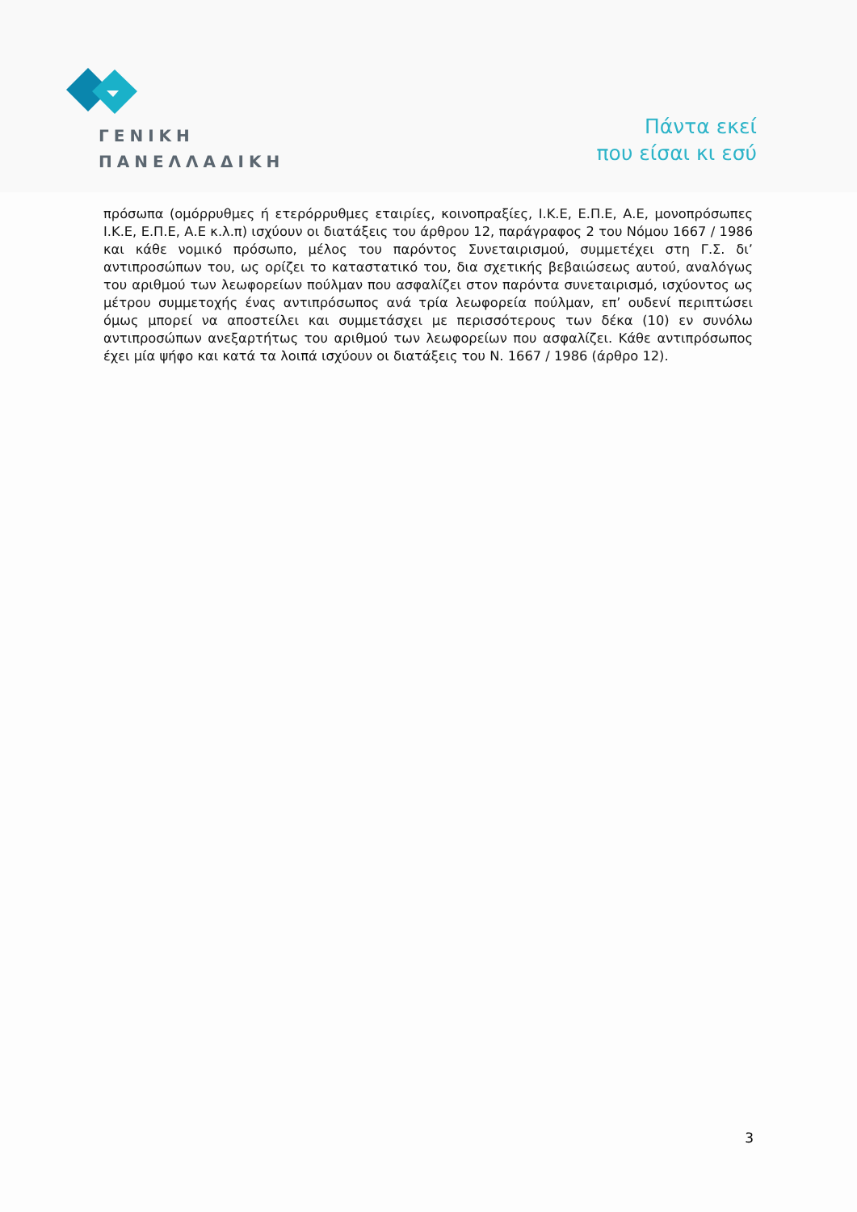ΓΕΝΙΚΗ
ΠΑΝΕΛΛΑΔΙΚΗ
Πάντα εκεί
που είσαι κι εσύ
πρόσωπα (ομόρρυθμες ή ετερόρρυθμες εταιρίες, κοινοπραξίες, Ι.Κ.Ε, Ε.Π.Ε, Α.Ε, μονοπρόσωπες Ι.Κ.Ε, Ε.Π.Ε, Α.Ε κ.λ.π) ισχύουν οι διατάξεις του άρθρου 12, παράγραφος 2 του Νόμου 1667 / 1986 και κάθε νομικό πρόσωπο, μέλος του παρόντος Συνεταιρισμού, συμμετέχει στη Γ.Σ. δι’ αντιπροσώπων του, ως ορίζει το καταστατικό του, δια σχετικής βεβαιώσεως αυτού, αναλόγως του αριθμού των λεωφορείων πούλμαν που ασφαλίζει στον παρόντα συνεταιρισμό, ισχύοντος ως μέτρου συμμετοχής ένας αντιπρόσωπος ανά τρία λεωφορεία πούλμαν, επ’ ουδενί περιπτώσει όμως μπορεί να αποστείλει και συμμετάσχει με περισσότερους των δέκα (10) εν συνόλω αντιπροσώπων ανεξαρτήτως του αριθμού των λεωφορείων που ασφαλίζει. Κάθε αντιπρόσωπος έχει μία ψήφο και κατά τα λοιπά ισχύουν οι διατάξεις του Ν. 1667 / 1986 (άρθρο 12).
3